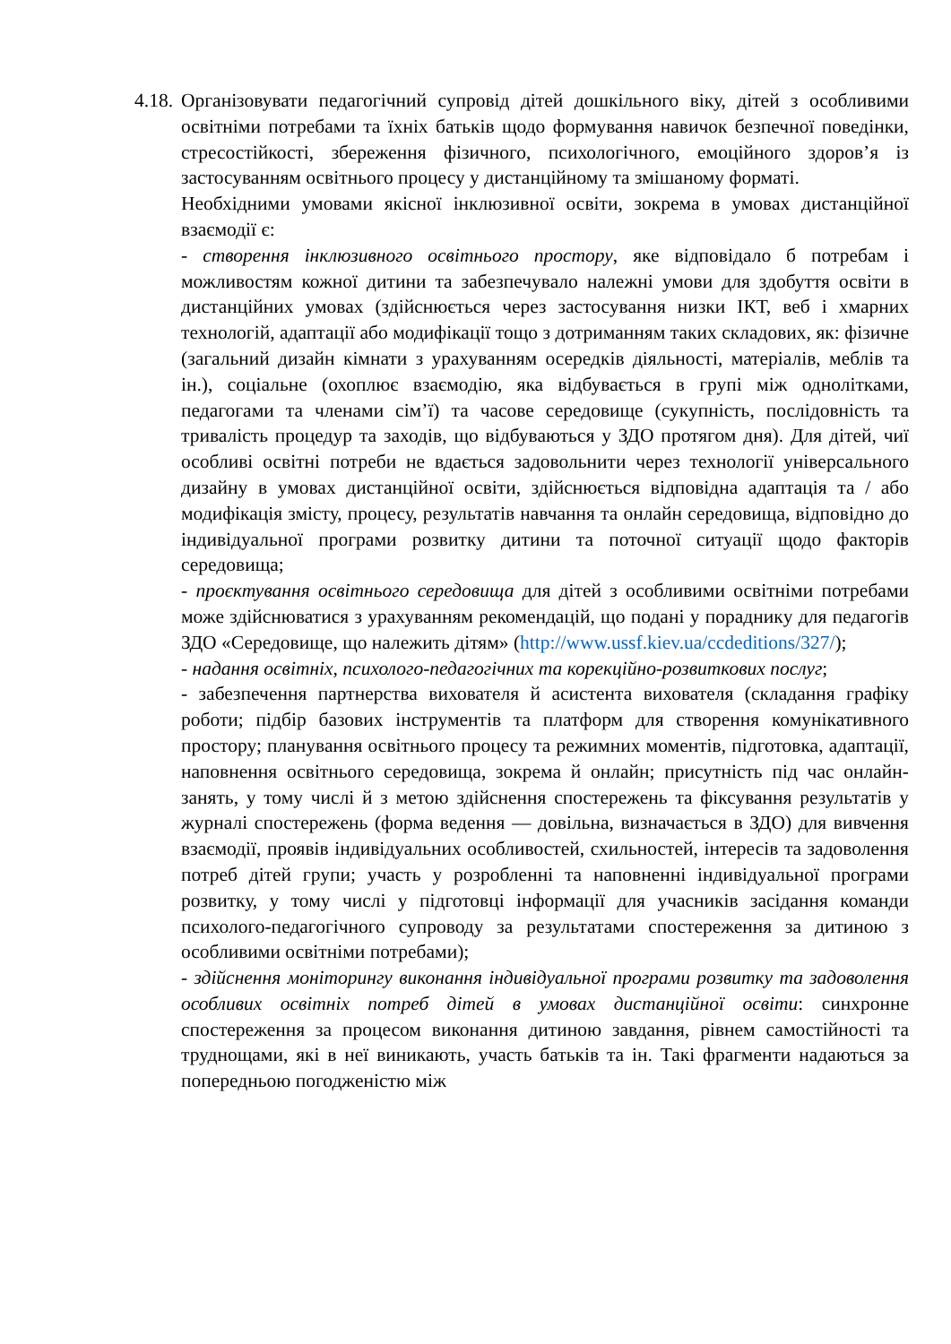4.18.
Організовувати педагогічний супровід дітей дошкільного віку, дітей з особливими освітніми потребами та їхніх батьків щодо формування навичок безпечної поведінки, стресостійкості, збереження фізичного, психологічного, емоційного здоров’я із застосуванням освітнього процесу у дистанційному та змішаному форматі.
Необхідними умовами якісної інклюзивної освіти, зокрема в умовах дистанційної взаємодії є:
- створення інклюзивного освітнього простору, яке відповідало б потребам і можливостям кожної дитини та забезпечувало належні умови для здобуття освіти в дистанційних умовах (здійснюється через застосування низки ІКТ, веб і хмарних технологій, адаптації або модифікації тощо з дотриманням таких складових, як: фізичне (загальний дизайн кімнати з урахуванням осередків діяльності, матеріалів, меблів та ін.), соціальне (охоплює взаємодію, яка відбувається в групі між однолітками, педагогами та членами сім’ї) та часове середовище (сукупність, послідовність та тривалість процедур та заходів, що відбуваються у ЗДО протягом дня). Для дітей, чиї особливі освітні потреби не вдається задовольнити через технології універсального дизайну в умовах дистанційної освіти, здійснюється відповідна адаптація та / або модифікація змісту, процесу, результатів навчання та онлайн середовища, відповідно до індивідуальної програми розвитку дитини та поточної ситуації щодо факторів середовища;
- проєктування освітнього середовища для дітей з особливими освітніми потребами може здійснюватися з урахуванням рекомендацій, що подані у порадникy для педагогів ЗДО «Середовище, що належить дітям» (http://www.ussf.kiev.ua/ccdeditions/327/);
- надання освітніх, психолого-педагогічних та корекційно-розвиткових послуг;
- забезпечення партнерства вихователя й асистента вихователя (складання графіку роботи; підбір базових інструментів та платформ для створення комунікативного простору; планування освітнього процесу та режимних моментів, підготовка, адаптації, наповнення освітнього середовища, зокрема й онлайн; присутність під час онлайн-занять, у тому числі й з метою здійснення спостережень та фіксування результатів у журналі спостережень (форма ведення — довільна, визначається в ЗДО) для вивчення взаємодії, проявів індивідуальних особливостей, схильностей, інтересів та задоволення потреб дітей групи; участь у розробленні та наповненні індивідуальної програми розвитку, у тому числі у підготовці інформації для учасників засідання команди психолого-педагогічного супроводу за результатами спостереження за дитиною з особливими освітніми потребами);
- здійснення моніторингу виконання індивідуальної програми розвитку та задоволення особливих освітніх потреб дітей в умовах дистанційної освіти: синхронне спостереження за процесом виконання дитиною завдання, рівнем самостійності та труднощами, які в неї виникають, участь батьків та ін. Такі фрагменти надаються за попередньою погодженістю між